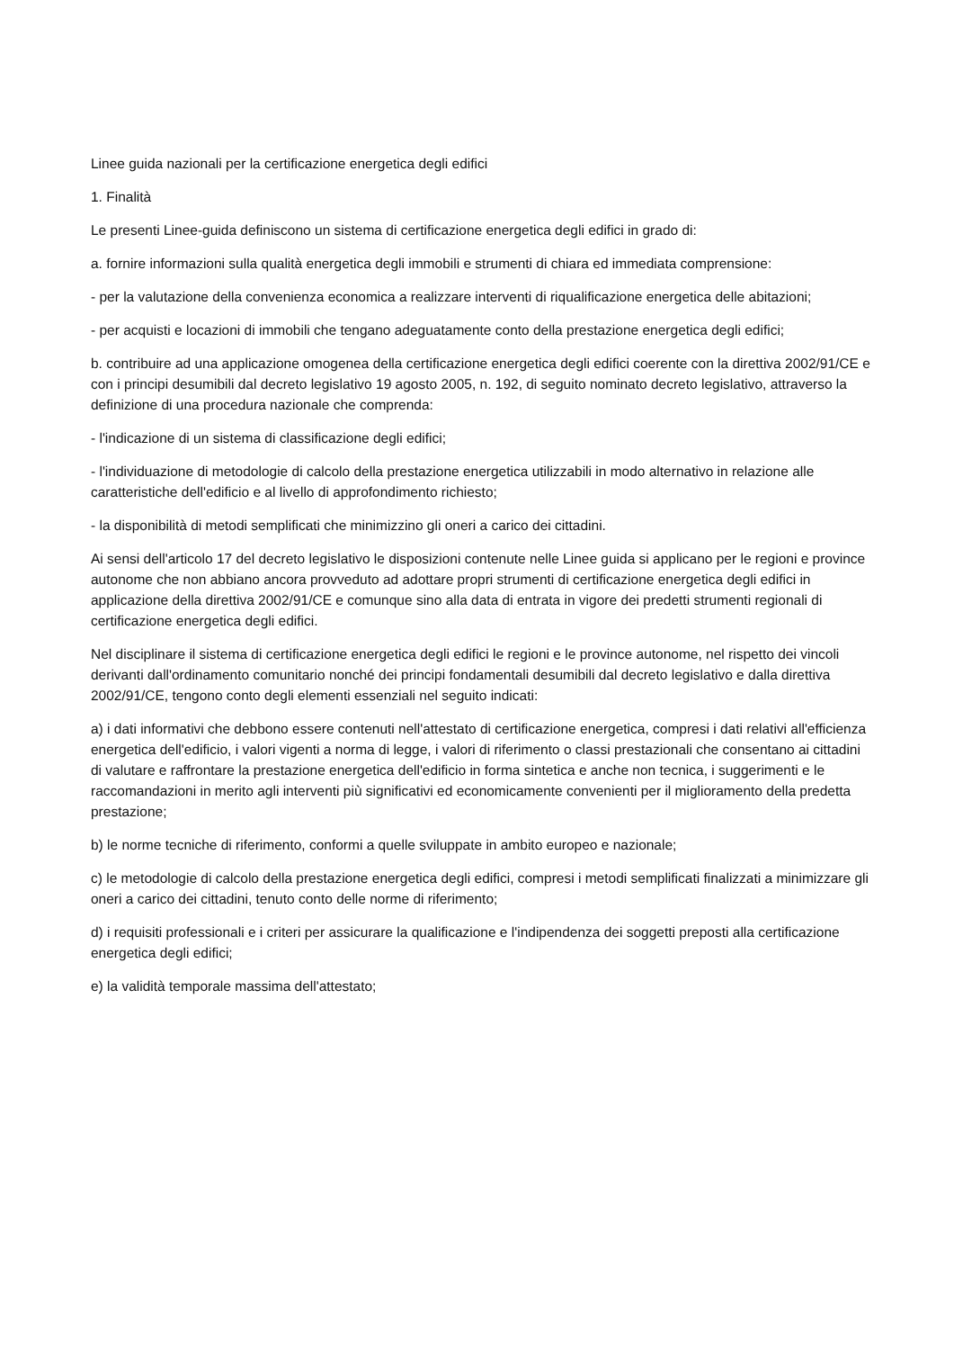Linee guida nazionali per la certificazione energetica degli edifici
1. Finalità
Le presenti Linee-guida definiscono un sistema di certificazione energetica degli edifici in grado di:
a. fornire informazioni sulla qualità energetica degli immobili e strumenti di chiara ed immediata comprensione:
- per la valutazione della convenienza economica a realizzare interventi di riqualificazione energetica delle abitazioni;
- per acquisti e locazioni di immobili che tengano adeguatamente conto della prestazione energetica degli edifici;
b. contribuire ad una applicazione omogenea della certificazione energetica degli edifici coerente con la direttiva 2002/91/CE e con i principi desumibili dal decreto legislativo 19 agosto 2005, n. 192, di seguito nominato decreto legislativo, attraverso la definizione di una procedura nazionale che comprenda:
- l'indicazione di un sistema di classificazione degli edifici;
- l'individuazione di metodologie di calcolo della prestazione energetica utilizzabili in modo alternativo in relazione alle caratteristiche dell'edificio e al livello di approfondimento richiesto;
- la disponibilità di metodi semplificati che minimizzino gli oneri a carico dei cittadini.
Ai sensi dell'articolo 17 del decreto legislativo le disposizioni contenute nelle Linee guida si applicano per le regioni e province autonome che non abbiano ancora provveduto ad adottare propri strumenti di certificazione energetica degli edifici in applicazione della direttiva 2002/91/CE e comunque sino alla data di entrata in vigore dei predetti strumenti regionali di certificazione energetica degli edifici.
Nel disciplinare il sistema di certificazione energetica degli edifici le regioni e le province autonome, nel rispetto dei vincoli derivanti dall'ordinamento comunitario nonché dei principi fondamentali desumibili dal decreto legislativo e dalla direttiva 2002/91/CE, tengono conto degli elementi essenziali nel seguito indicati:
a) i dati informativi che debbono essere contenuti nell'attestato di certificazione energetica, compresi i dati relativi all'efficienza energetica dell'edificio, i valori vigenti a norma di legge, i valori di riferimento o classi prestazionali che consentano ai cittadini di valutare e raffrontare la prestazione energetica dell'edificio in forma sintetica e anche non tecnica, i suggerimenti e le raccomandazioni in merito agli interventi più significativi ed economicamente convenienti per il miglioramento della predetta prestazione;
b) le norme tecniche di riferimento, conformi a quelle sviluppate in ambito europeo e nazionale;
c) le metodologie di calcolo della prestazione energetica degli edifici, compresi i metodi semplificati finalizzati a minimizzare gli oneri a carico dei cittadini, tenuto conto delle norme di riferimento;
d) i requisiti professionali e i criteri per assicurare la qualificazione e l'indipendenza dei soggetti preposti alla certificazione energetica degli edifici;
e) la validità temporale massima dell'attestato;